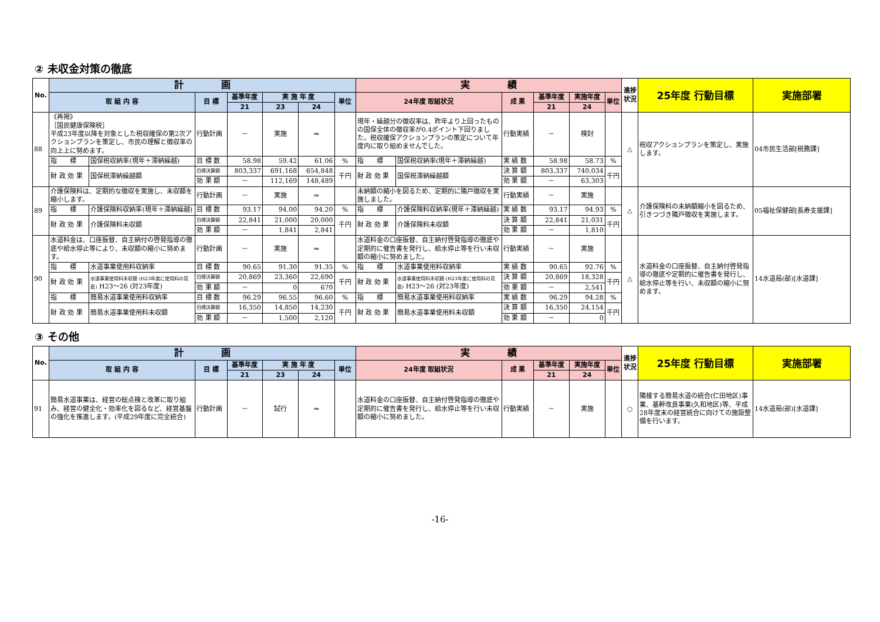② 未収金対策の徹底
| No. | 計 画 | | | | | | | 実 績 | | | | | | 進捗状況 | 25年度 行動目標 | 実施部署 |
| --- | --- | --- | --- | --- | --- | --- | --- | --- | --- | --- | --- | --- | --- | --- | --- | --- |
| | 取 組 内 容 | | 目 標 | 基準年度 | 実 施 年 度 | | 単位 | 24年度 取組状況 | | 成 果 | 基準年度 | 実施年度 | 単位 | | | |
| | | | | 21 | 23 | 24 | | | | | 21 | 24 | | | | |
| 88 | 《再掲》 ［国民健康保険税］ 平成23年度以降を対象とした税収確保の第2次アクションプランを策定し、市民の理解と徴収率の向上上に努めます。 | | 行動計画 | － | 実施 | ⇒ | | 現年・繰越分の徴収率は、昨年より上回ったものの国保全体の徴収率が0.4ポイント下回りました。税収確保アクションプランの策定について年度内に取り組めませんでした。 | | 行動実績 | － | 検討 | | △ | 税収アクションプランを策定し、実施します。 | 04市民生活部[税務課] |
| | 指 標 | 国保税収納率(現年＋滞納繰越) | 目 標 数 | 58.98 | 59.42 | 61.06 | % | 指 標 | 国保税収納率(現年＋滞納繰越) | 実 績 数 | 58.98 | 58.73 | % | | | |
| | 財 政 効 果 | 国保税滞納繰越額 | 目標決算額 | 803,337 | 691,168 | 654,848 | 千円 | 財 政 効 果 | 国保税滞納繰越額 | 決 算 額 | 803,337 | 740,034 | 千円 | | | |
| | | | 効 果 額 | － | 112,169 | 148,489 | | | | 効 果 額 | － | 63,303 | | | | |
| 89 | 介護保険料は、定期的な徴収を実施し、未収額を縮小します。 | | 行動計画 | － | 実施 | ⇒ | | 未納額の縮小を図るため、定期的に隣戸徴収を実施しました。 | | 行動実績 | － | 実施 | | △ | 介護保険料の未納額縮小を図るため、引きつづき隣戸徴収を実施します。 | 05福祉保健部[長寿支援課] |
| | 指 標 | 介護保険料収納率(現年＋滞納繰越) | 目 標 数 | 93.17 | 94.00 | 94.20 | % | 指 標 | 介護保険料収納率(現年＋滞納繰越) | 実 績 数 | 93.17 | 94.93 | % | | | |
| | 財 政 効 果 | 介護保険料未収額 | 目標決算額 | 22,841 | 21,000 | 20,000 | 千円 | 財 政 効 果 | 介護保険料未収額 | 決 算 額 | 22,841 | 21,031 | 千円 | | | |
| | | | 効 果 額 | － | 1,841 | 2,841 | | | | 効 果 額 | － | 1,810 | | | | |
| 90 | 水道料金は、口座振替、自主納付の啓発指導の徹底や給水停止等により、未収額の縮小に努めます。 | | 行動計画 | － | 実施 | ⇒ | | 水道料金の口座振替、自主納付啓発指導の徹底や定期的に催告書を発行し、給水停止等を行い未収額の縮小に努めました。 | | 行動実績 | － | 実施 | | △ | 水道料金の口座振替、自主納付啓発指導の徹底や定期的に催告書を発行し、給水停止等を行い、未収額の縮小に努めます。 | 14水道局(部)[水道課] |
| | 指 標 | 水道事業使用料収納率 | 目 標 数 | 90.65 | 91.30 | 91.35 | % | 指 標 | 水道事業使用料収納率 | 実 績 数 | 90.65 | 92.76 | % | | | |
| | 財 政 効 果 | 水道事業使用料未収額 (H23年度に使用料の見直) H23～26 (対23年度) | 目標決算額 | 20,869 | 23,360 | 22,690 | 千円 | 財 政 効 果 | 水道事業使用料未収額 (H23年度に使用料の見直) H23～26 (対23年度) | 決 算 額 | 20,869 | 18,328 | 千円 | | | |
| | | | 効 果 額 | － | 0 | 670 | | | | 効 果 額 | － | 2,541 | | | | |
| | 指 標 | 簡易水道事業使用料収納率 | 目 標 数 | 96.29 | 96.55 | 96.60 | % | 指 標 | 簡易水道事業使用料収納率 | 実 績 数 | 96.29 | 94.28 | % | | | |
| | 財 政 効 果 | 簡易水道事業使用料未収額 | 目標決算額 | 16,350 | 14,850 | 14,230 | 千円 | 財 政 効 果 | 簡易水道事業使用料未収額 | 決 算 額 | 16,350 | 24,154 | 千円 | | | |
| | | | 効 果 額 | － | 1,500 | 2,120 | | | | 効 果 額 | － | 0 | | | | |
③ その他
| No. | 計 画 | | | | | | 実 績 | | | | | 進捗状況 | 25年度 行動目標 | 実施部署 |
| --- | --- | --- | --- | --- | --- | --- | --- | --- | --- | --- | --- | --- | --- | --- |
| | 取 組 内 容 | 目 標 | 基準年度 | 実 施 年 度 | | 単位 | 24年度 取組状況 | 成 果 | 基準年度 | 実施年度 | 単位 | | | |
| | | | 21 | 23 | 24 | | | | 21 | 24 | | | | |
| 91 | 簡易水道事業は、経営の総点検と改革に取り組み、経営の健全化・効率化を図るなど、経営基盤の強化を推進します。(平成29年度に完全統合) | 行動計画 | － | 試行 | ⇒ | | 水道料金の口座振替、自主納付啓発指導の徹底や定期的に催告書を発行し、給水停止等を行い未収額の縮小に努めました。 | 行動実績 | － | 実施 | | ○ | 隣接する簡易水道の統合(仁田地区)事業、基幹改良事業(久和地区)等、平成28年度末の経営統合に向けての施設整備を行います。 | 14水道局(部)[水道課] |
-16-